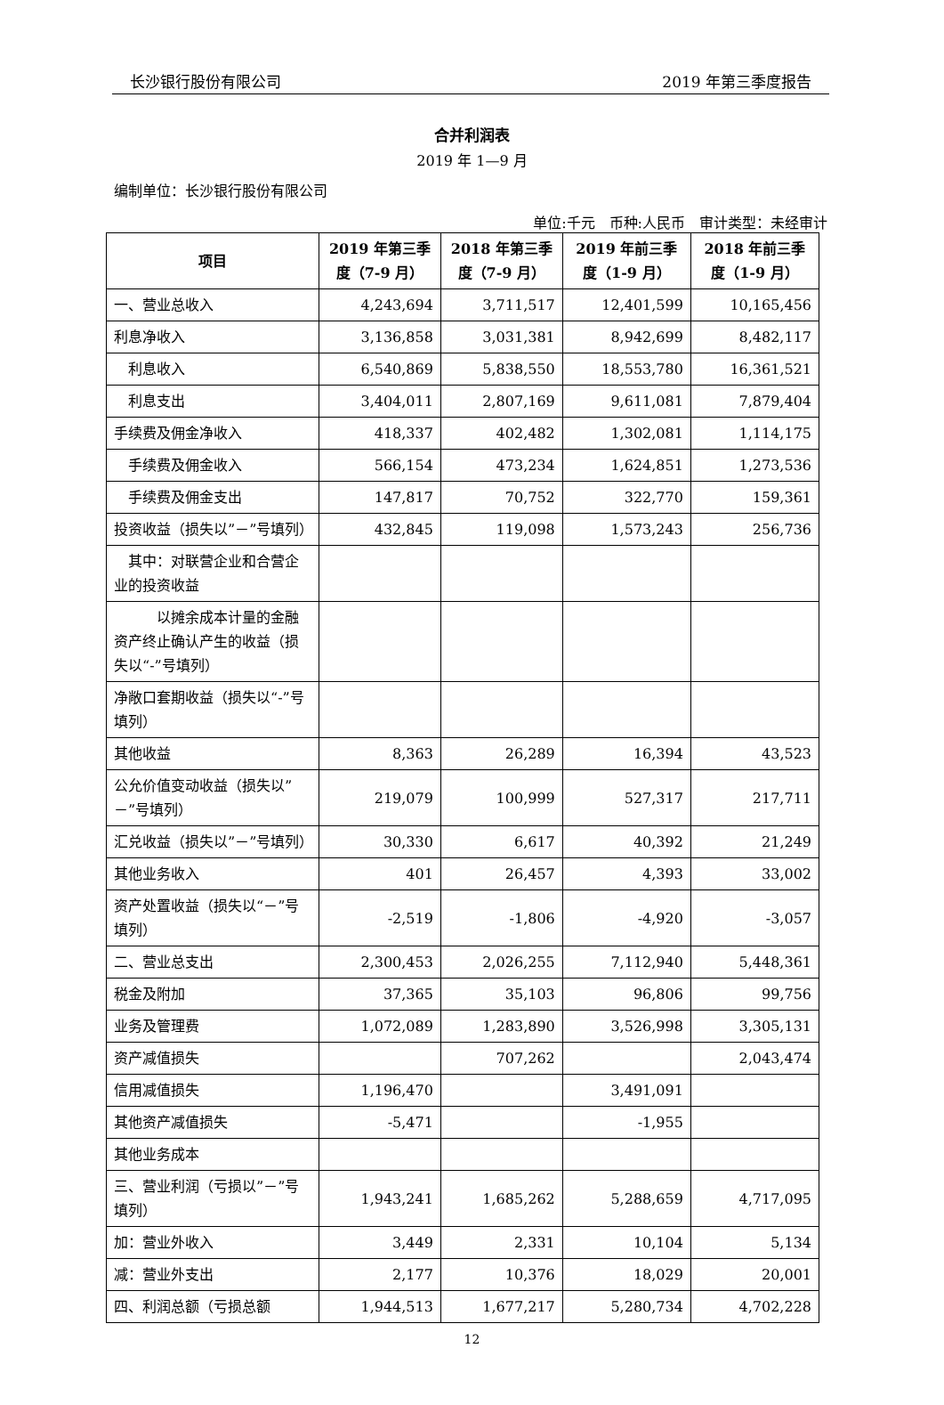长沙银行股份有限公司 2019 年第三季度报告
合并利润表
2019 年 1—9 月
编制单位：长沙银行股份有限公司
单位:千元　币种:人民币　审计类型：未经审计
| 项目 | 2019 年第三季度（7-9 月） | 2018 年第三季度（7-9 月） | 2019 年前三季度（1-9 月） | 2018 年前三季度（1-9 月） |
| --- | --- | --- | --- | --- |
| 一、营业总收入 | 4,243,694 | 3,711,517 | 12,401,599 | 10,165,456 |
| 利息净收入 | 3,136,858 | 3,031,381 | 8,942,699 | 8,482,117 |
| 利息收入 | 6,540,869 | 5,838,550 | 18,553,780 | 16,361,521 |
| 利息支出 | 3,404,011 | 2,807,169 | 9,611,081 | 7,879,404 |
| 手续费及佣金净收入 | 418,337 | 402,482 | 1,302,081 | 1,114,175 |
| 手续费及佣金收入 | 566,154 | 473,234 | 1,624,851 | 1,273,536 |
| 手续费及佣金支出 | 147,817 | 70,752 | 322,770 | 159,361 |
| 投资收益（损失以”－”号填列） | 432,845 | 119,098 | 1,573,243 | 256,736 |
| 其中：对联营企业和合营企业的投资收益 | | | | |
| 以摊余成本计量的金融资产终止确认产生的收益（损失以“-”号填列） | | | | |
| 净敞口套期收益（损失以“-”号填列） | | | | |
| 其他收益 | 8,363 | 26,289 | 16,394 | 43,523 |
| 公允价值变动收益（损失以”－”号填列） | 219,079 | 100,999 | 527,317 | 217,711 |
| 汇兑收益（损失以”－”号填列） | 30,330 | 6,617 | 40,392 | 21,249 |
| 其他业务收入 | 401 | 26,457 | 4,393 | 33,002 |
| 资产处置收益（损失以“－”号填列） | -2,519 | -1,806 | -4,920 | -3,057 |
| 二、营业总支出 | 2,300,453 | 2,026,255 | 7,112,940 | 5,448,361 |
| 税金及附加 | 37,365 | 35,103 | 96,806 | 99,756 |
| 业务及管理费 | 1,072,089 | 1,283,890 | 3,526,998 | 3,305,131 |
| 资产减值损失 | | 707,262 | | 2,043,474 |
| 信用减值损失 | 1,196,470 | | 3,491,091 | |
| 其他资产减值损失 | -5,471 | | -1,955 | |
| 其他业务成本 | | | | |
| 三、营业利润（亏损以”－”号填列） | 1,943,241 | 1,685,262 | 5,288,659 | 4,717,095 |
| 加：营业外收入 | 3,449 | 2,331 | 10,104 | 5,134 |
| 减：营业外支出 | 2,177 | 10,376 | 18,029 | 20,001 |
| 四、利润总额（亏损总额 | 1,944,513 | 1,677,217 | 5,280,734 | 4,702,228 |
12